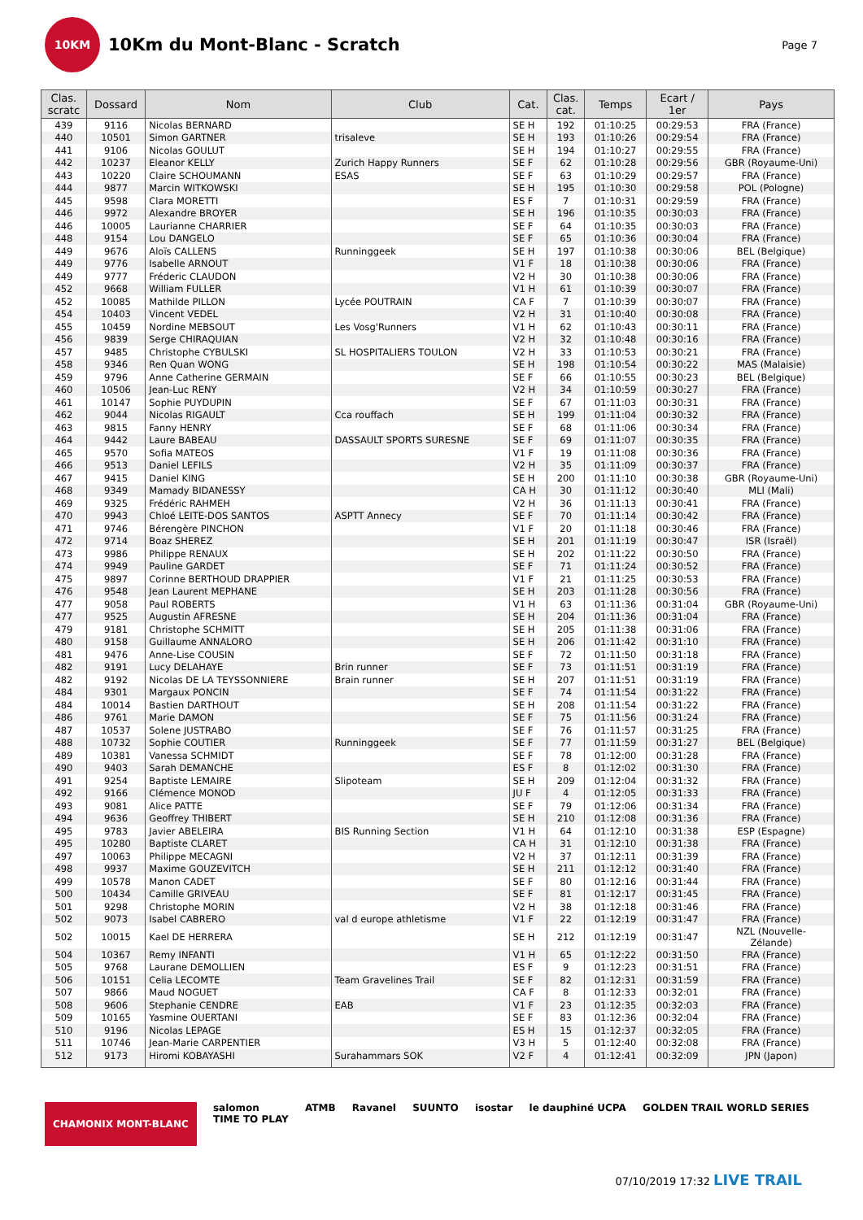10KM
10Km du Mont-Blanc - Scratch
Page 7
| Clas. scratc | Dossard | Nom | Club | Cat. | Clas. cat. | Temps | Ecart / 1er | Pays |
| --- | --- | --- | --- | --- | --- | --- | --- | --- |
| 439 | 9116 | Nicolas BERNARD | | SE H | 192 | 01:10:25 | 00:29:53 | FRA (France) |
| 440 | 10501 | Simon GARTNER | trisaleve | SE H | 193 | 01:10:26 | 00:29:54 | FRA (France) |
| 441 | 9106 | Nicolas GOULUT | | SE H | 194 | 01:10:27 | 00:29:55 | FRA (France) |
| 442 | 10237 | Eleanor KELLY | Zurich Happy Runners | SE F | 62 | 01:10:28 | 00:29:56 | GBR (Royaume-Uni) |
| 443 | 10220 | Claire SCHOUMANN | ESAS | SE F | 63 | 01:10:29 | 00:29:57 | FRA (France) |
| 444 | 9877 | Marcin WITKOWSKI | | SE H | 195 | 01:10:30 | 00:29:58 | POL (Pologne) |
| 445 | 9598 | Clara MORETTI | | ES F | 7 | 01:10:31 | 00:29:59 | FRA (France) |
| 446 | 9972 | Alexandre BROYER | | SE H | 196 | 01:10:35 | 00:30:03 | FRA (France) |
| 446 | 10005 | Laurianne CHARRIER | | SE F | 64 | 01:10:35 | 00:30:03 | FRA (France) |
| 448 | 9154 | Lou DANGELO | | SE F | 65 | 01:10:36 | 00:30:04 | FRA (France) |
| 449 | 9676 | Aloïs CALLENS | Runninggeek | SE H | 197 | 01:10:38 | 00:30:06 | BEL (Belgique) |
| 449 | 9776 | Isabelle ARNOUT | | V1 F | 18 | 01:10:38 | 00:30:06 | FRA (France) |
| 449 | 9777 | Fréderic CLAUDON | | V2 H | 30 | 01:10:38 | 00:30:06 | FRA (France) |
| 452 | 9668 | William FULLER | | V1 H | 61 | 01:10:39 | 00:30:07 | FRA (France) |
| 452 | 10085 | Mathilde PILLON | Lycée POUTRAIN | CA F | 7 | 01:10:39 | 00:30:07 | FRA (France) |
| 454 | 10403 | Vincent VEDEL | | V2 H | 31 | 01:10:40 | 00:30:08 | FRA (France) |
| 455 | 10459 | Nordine MEBSOUT | Les Vosg'Runners | V1 H | 62 | 01:10:43 | 00:30:11 | FRA (France) |
| 456 | 9839 | Serge CHIRAQUIAN | | V2 H | 32 | 01:10:48 | 00:30:16 | FRA (France) |
| 457 | 9485 | Christophe CYBULSKI | SL HOSPITALIERS TOULON | V2 H | 33 | 01:10:53 | 00:30:21 | FRA (France) |
| 458 | 9346 | Ren Quan WONG | | SE H | 198 | 01:10:54 | 00:30:22 | MAS (Malaisie) |
| 459 | 9796 | Anne Catherine GERMAIN | | SE F | 66 | 01:10:55 | 00:30:23 | BEL (Belgique) |
| 460 | 10506 | Jean-Luc RENY | | V2 H | 34 | 01:10:59 | 00:30:27 | FRA (France) |
| 461 | 10147 | Sophie PUYDUPIN | | SE F | 67 | 01:11:03 | 00:30:31 | FRA (France) |
| 462 | 9044 | Nicolas RIGAULT | Cca rouffach | SE H | 199 | 01:11:04 | 00:30:32 | FRA (France) |
| 463 | 9815 | Fanny HENRY | | SE F | 68 | 01:11:06 | 00:30:34 | FRA (France) |
| 464 | 9442 | Laure BABEAU | DASSAULT SPORTS SURESNE | SE F | 69 | 01:11:07 | 00:30:35 | FRA (France) |
| 465 | 9570 | Sofia MATEOS | | V1 F | 19 | 01:11:08 | 00:30:36 | FRA (France) |
| 466 | 9513 | Daniel LEFILS | | V2 H | 35 | 01:11:09 | 00:30:37 | FRA (France) |
| 467 | 9415 | Daniel KING | | SE H | 200 | 01:11:10 | 00:30:38 | GBR (Royaume-Uni) |
| 468 | 9349 | Mamady BIDANESSY | | CA H | 30 | 01:11:12 | 00:30:40 | MLI (Mali) |
| 469 | 9325 | Frédéric RAHMEH | | V2 H | 36 | 01:11:13 | 00:30:41 | FRA (France) |
| 470 | 9943 | Chloé LEITE-DOS SANTOS | ASPTT Annecy | SE F | 70 | 01:11:14 | 00:30:42 | FRA (France) |
| 471 | 9746 | Bérengère PINCHON | | V1 F | 20 | 01:11:18 | 00:30:46 | FRA (France) |
| 472 | 9714 | Boaz SHEREZ | | SE H | 201 | 01:11:19 | 00:30:47 | ISR (Israël) |
| 473 | 9986 | Philippe RENAUX | | SE H | 202 | 01:11:22 | 00:30:50 | FRA (France) |
| 474 | 9949 | Pauline GARDET | | SE F | 71 | 01:11:24 | 00:30:52 | FRA (France) |
| 475 | 9897 | Corinne BERTHOUD DRAPPIER | | V1 F | 21 | 01:11:25 | 00:30:53 | FRA (France) |
| 476 | 9548 | Jean Laurent MEPHANE | | SE H | 203 | 01:11:28 | 00:30:56 | FRA (France) |
| 477 | 9058 | Paul ROBERTS | | V1 H | 63 | 01:11:36 | 00:31:04 | GBR (Royaume-Uni) |
| 477 | 9525 | Augustin AFRESNE | | SE H | 204 | 01:11:36 | 00:31:04 | FRA (France) |
| 479 | 9181 | Christophe SCHMITT | | SE H | 205 | 01:11:38 | 00:31:06 | FRA (France) |
| 480 | 9158 | Guillaume ANNALORO | | SE H | 206 | 01:11:42 | 00:31:10 | FRA (France) |
| 481 | 9476 | Anne-Lise COUSIN | | SE F | 72 | 01:11:50 | 00:31:18 | FRA (France) |
| 482 | 9191 | Lucy DELAHAYE | Brin runner | SE F | 73 | 01:11:51 | 00:31:19 | FRA (France) |
| 482 | 9192 | Nicolas DE LA TEYSSONNIERE | Brain runner | SE H | 207 | 01:11:51 | 00:31:19 | FRA (France) |
| 484 | 9301 | Margaux PONCIN | | SE F | 74 | 01:11:54 | 00:31:22 | FRA (France) |
| 484 | 10014 | Bastien DARTHOUT | | SE H | 208 | 01:11:54 | 00:31:22 | FRA (France) |
| 486 | 9761 | Marie DAMON | | SE F | 75 | 01:11:56 | 00:31:24 | FRA (France) |
| 487 | 10537 | Solene JUSTRABO | | SE F | 76 | 01:11:57 | 00:31:25 | FRA (France) |
| 488 | 10732 | Sophie COUTIER | Runninggeek | SE F | 77 | 01:11:59 | 00:31:27 | BEL (Belgique) |
| 489 | 10381 | Vanessa SCHMIDT | | SE F | 78 | 01:12:00 | 00:31:28 | FRA (France) |
| 490 | 9403 | Sarah DEMANCHE | | ES F | 8 | 01:12:02 | 00:31:30 | FRA (France) |
| 491 | 9254 | Baptiste LEMAIRE | Slipoteam | SE H | 209 | 01:12:04 | 00:31:32 | FRA (France) |
| 492 | 9166 | Clémence MONOD | | JU F | 4 | 01:12:05 | 00:31:33 | FRA (France) |
| 493 | 9081 | Alice PATTE | | SE F | 79 | 01:12:06 | 00:31:34 | FRA (France) |
| 494 | 9636 | Geoffrey THIBERT | | SE H | 210 | 01:12:08 | 00:31:36 | FRA (France) |
| 495 | 9783 | Javier ABELEIRA | BIS Running Section | V1 H | 64 | 01:12:10 | 00:31:38 | ESP (Espagne) |
| 495 | 10280 | Baptiste CLARET | | CA H | 31 | 01:12:10 | 00:31:38 | FRA (France) |
| 497 | 10063 | Philippe MECAGNI | | V2 H | 37 | 01:12:11 | 00:31:39 | FRA (France) |
| 498 | 9937 | Maxime GOUZEVITCH | | SE H | 211 | 01:12:12 | 00:31:40 | FRA (France) |
| 499 | 10578 | Manon CADET | | SE F | 80 | 01:12:16 | 00:31:44 | FRA (France) |
| 500 | 10434 | Camille GRIVEAU | | SE F | 81 | 01:12:17 | 00:31:45 | FRA (France) |
| 501 | 9298 | Christophe MORIN | | V2 H | 38 | 01:12:18 | 00:31:46 | FRA (France) |
| 502 | 9073 | Isabel CABRERO | val d europe athletisme | V1 F | 22 | 01:12:19 | 00:31:47 | FRA (France) |
| 502 | 10015 | Kael DE HERRERA | | SE H | 212 | 01:12:19 | 00:31:47 | NZL (Nouvelle- Zélande) |
| 504 | 10367 | Remy INFANTI | | V1 H | 65 | 01:12:22 | 00:31:50 | FRA (France) |
| 505 | 9768 | Laurane DEMOLLIEN | | ES F | 9 | 01:12:23 | 00:31:51 | FRA (France) |
| 506 | 10151 | Celia LECOMTE | Team Gravelines Trail | SE F | 82 | 01:12:31 | 00:31:59 | FRA (France) |
| 507 | 9866 | Maud NOGUET | | CA F | 8 | 01:12:33 | 00:32:01 | FRA (France) |
| 508 | 9606 | Stephanie CENDRE | EAB | V1 F | 23 | 01:12:35 | 00:32:03 | FRA (France) |
| 509 | 10165 | Yasmine OUERTANI | | SE F | 83 | 01:12:36 | 00:32:04 | FRA (France) |
| 510 | 9196 | Nicolas LEPAGE | | ES H | 15 | 01:12:37 | 00:32:05 | FRA (France) |
| 511 | 10746 | Jean-Marie CARPENTIER | | V3 H | 5 | 01:12:40 | 00:32:08 | FRA (France) |
| 512 | 9173 | Hiromi KOBAYASHI | Surahammars SOK | V2 F | 4 | 01:12:41 | 00:32:09 | JPN (Japon) |
CHAMONIX MONT-BLANC salomon
TIME TO PLAY ATMB Ravanel SUUNTO isostar le dauphiné UCPA GOLDEN TRAIL WORLD SERIES
07/10/2019 17:32 LIVE TRAIL